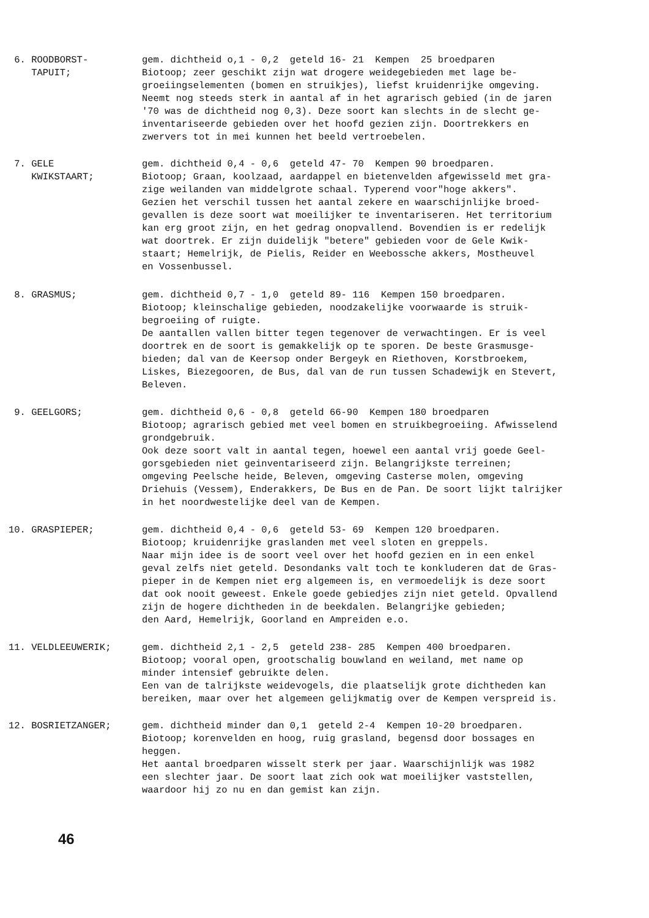6. ROODBORST-
TAPUIT;
gem. dichtheid o,1 - 0,2 geteld 16- 21 Kempen 25 broedparen
Biotoop; zeer geschikt zijn wat drogere weidegebieden met lage be-
groeiingselementen (bomen en struikjes), liefst kruidenrijke omgeving.
Neemt nog steeds sterk in aantal af in het agrarisch gebied (in de jaren
'70 was de dichtheid nog 0,3). Deze soort kan slechts in de slecht ge-
inventariseerde gebieden over het hoofd gezien zijn. Doortrekkers en
zwervers tot in mei kunnen het beeld vertroebelen.
7. GELE
KWIKSTAART;
gem. dichtheid 0,4 - 0,6 geteld 47- 70 Kempen 90 broedparen.
Biotoop; Graan, koolzaad, aardappel en bietenvelden afgewisseld met gra-
zige weilanden van middelgrote schaal. Typerend voor"hoge akkers".
Gezien het verschil tussen het aantal zekere en waarschijnlijke broed-
gevallen is deze soort wat moeilijker te inventariseren. Het territorium
kan erg groot zijn, en het gedrag onopvallend. Bovendien is er redelijk
wat doortrek. Er zijn duidelijk "betere" gebieden voor de Gele Kwik-
staart; Hemelrijk, de Pielis, Reider en Weebossche akkers, Mostheuvel
en Vossenbussel.
8. GRASMUS; gem. dichtheid 0,7 - 1,0 geteld 89- 116 Kempen 150 broedparen.
Biotoop; kleinschalige gebieden, noodzakelijke voorwaarde is struik-
begroeiing of ruigte.
De aantallen vallen bitter tegen tegenover de verwachtingen. Er is veel
doortrek en de soort is gemakkelijk op te sporen. De beste Grasmusge-
bieden; dal van de Keersop onder Bergeyk en Riethoven, Korstbroekem,
Liskes, Biezegooren, de Bus, dal van de run tussen Schadewijk en Stevert,
Beleven.
9. GEELGORS; gem. dichtheid 0,6 - 0,8 geteld 66-90 Kempen 180 broedparen
Biotoop; agrarisch gebied met veel bomen en struikbegroeiing. Afwisselend
grondgebruik.
Ook deze soort valt in aantal tegen, hoewel een aantal vrij goede Geel-
gorsgebieden niet geinventariseerd zijn. Belangrijkste terreinen;
omgeving Peelsche heide, Beleven, omgeving Casterse molen, omgeving
Driehuis (Vessem), Enderakkers, De Bus en de Pan. De soort lijkt talrijker
in het noordwestelijke deel van de Kempen.
10. GRASPIEPER; gem. dichtheid 0,4 - 0,6 geteld 53- 69 Kempen 120 broedparen.
Biotoop; kruidenrijke graslanden met veel sloten en greppels.
Naar mijn idee is de soort veel over het hoofd gezien en in een enkel
geval zelfs niet geteld. Desondanks valt toch te konkluderen dat de Gras-
pieper in de Kempen niet erg algemeen is, en vermoedelijk is deze soort
dat ook nooit geweest. Enkele goede gebiedjes zijn niet geteld. Opvallend
zijn de hogere dichtheden in de beekdalen. Belangrijke gebieden;
den Aard, Hemelrijk, Goorland en Ampreiden e.o.
11. VELDLEEUWERIK; gem. dichtheid 2,1 - 2,5 geteld 238- 285 Kempen 400 broedparen.
Biotoop; vooral open, grootschalig bouwland en weiland, met name op
minder intensief gebruikte delen.
Een van de talrijkste weidevogels, die plaatselijk grote dichtheden kan
bereiken, maar over het algemeen gelijkmatig over de Kempen verspreid is.
12. BOSRIETZANGER; gem. dichtheid minder dan 0,1 geteld 2-4 Kempen 10-20 broedparen.
Biotoop; korenvelden en hoog, ruig grasland, begensd door bossages en
heggen.
Het aantal broedparen wisselt sterk per jaar. Waarschijnlijk was 1982
een slechter jaar. De soort laat zich ook wat moeilijker vaststellen,
waardoor hij zo nu en dan gemist kan zijn.
46